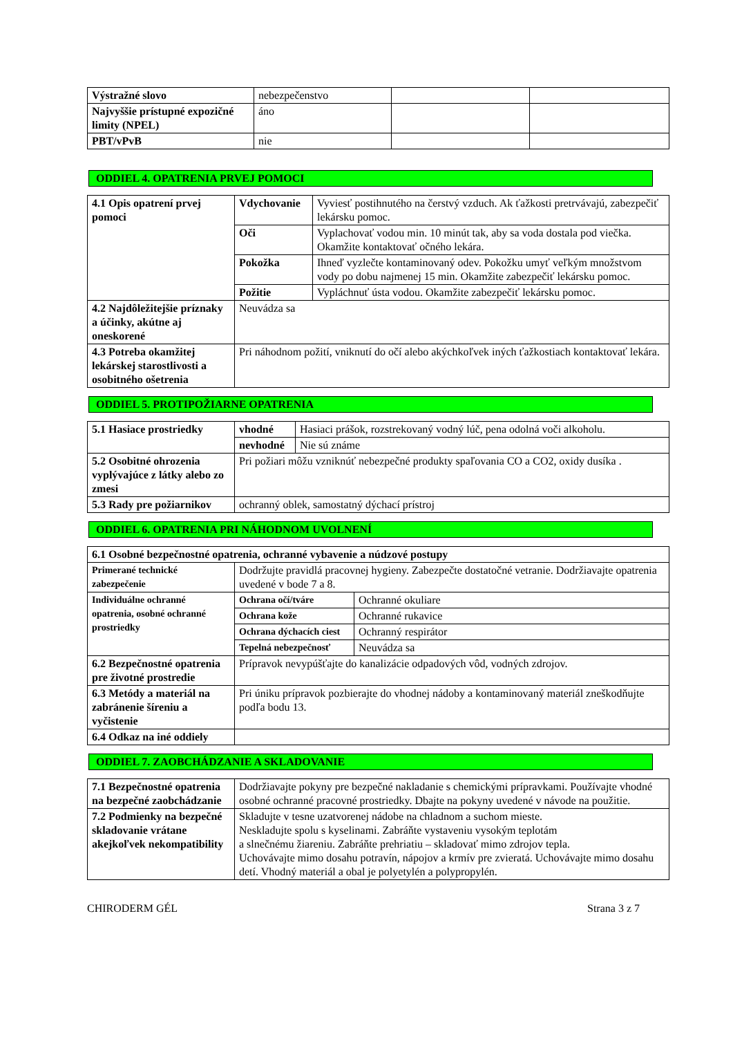| Výstražné slovo | nebezpečenstvo | | |
| Najvyššie prístupné expozičné limity (NPEL) | áno | | |
| PBT/vPvB | nie | | |
ODDIEL 4. OPATRENIA PRVEJ POMOCI
| 4.1 Opis opatrení prvej pomoci | Vdychovanie | Vyviesť postihnutého na čerstvý vzduch. Ak ťažkosti pretrvávajú, zabezpečiť lekársku pomoc. |
| | Oči | Vyplachovať vodou min. 10 minút tak, aby sa voda dostala pod viečka. Okamžite kontaktovať očného lekára. |
| | Pokožka | Ihneď vyzlečte kontaminovaný odev. Pokožku umyť veľkým množstvom vody po dobu najmenej 15 min. Okamžite zabezpečiť lekársku pomoc. |
| | Požitie | Vypláchnuť ústa vodou. Okamžite zabezpečiť lekársku pomoc. |
| 4.2 Najdôležitejšie príznaky a účinky, akútne aj oneskorené | Neuvádza sa | |
| 4.3 Potreba okamžitej lekárskej starostlivosti a osobitného ošetrenia | Pri náhodnom požití, vniknutí do očí alebo akýchkoľvek iných ťažkostiach kontaktovať lekára. | |
ODDIEL 5. PROTIPOŽIARNE OPATRENIA
| 5.1 Hasiace prostriedky | vhodné | Hasiaci prášok, rozstrekovaný vodný lúč, pena odolná voči alkoholu. |
| | nevhodné | Nie sú známe |
| 5.2 Osobitné ohrozenia vyplývajúce z látky alebo zo zmesi | Pri požiari môžu vzniknúť nebezpečné produkty spaľovania CO a CO2, oxidy dusíka . | |
| 5.3 Rady pre požiarnikov | ochranný oblek, samostatný dýchací prístroj | |
ODDIEL 6. OPATRENIA PRI NÁHODNOM UVOLNENÍ
| 6.1 Osobné bezpečnostné opatrenia, ochranné vybavenie a núdzové postupy | | |
| Primerané technické zabezpečenie | Dodržujte pravidlá pracovnej hygieny. Zabezpečte dostatočné vetranie. Dodržiavajte opatrenia uvedené v bode 7 a 8. | |
| Individuálne ochranné opatrenia, osobné ochranné prostriedky | Ochrana očí/tváre | Ochranné okuliare |
| | Ochrana kože | Ochranné rukavice |
| | Ochrana dýchacích ciest | Ochranný respirátor |
| | Tepelná nebezpečnosť | Neuvádza sa |
| 6.2 Bezpečnostné opatrenia pre životné prostredie | Prípravok nevypúšťajte do kanalizácie odpadových vôd, vodných zdrojov. | |
| 6.3 Metódy a materiál na zabránenie šíreniu a vyčistenie | Pri úniku prípravok pozbierajte do vhodnej nádoby a kontaminovaný materiál zneškodňujte podľa bodu 13. | |
| 6.4 Odkaz na iné oddiely | | |
ODDIEL 7. ZAOBCHÁDZANIE A SKLADOVANIE
| 7.1 Bezpečnostné opatrenia na bezpečné zaobchádzanie | Dodržiavajte pokyny pre bezpečné nakladanie s chemickými prípravkami. Používajte vhodné osobné ochranné pracovné prostriedky. Dbajte na pokyny uvedené v návode na použitie. |
| 7.2 Podmienky na bezpečné skladovanie vrátane akejkoľvek nekompatibility | Skladujte v tesne uzatvorenej nádobe na chladnom a suchom mieste. Neskladujte spolu s kyselinami. Zabráňte vystaveniu vysokým teplotám a slnečnému žiareniu. Zabráňte prehriatiu – skladovať mimo zdrojov tepla. Uchovávajte mimo dosahu potravín, nápojov a krmív pre zvieratá. Uchovávajte mimo dosahu detí. Vhodný materiál a obal je polyetylén a polypropylén. |
CHIRODERM GÉL Strana 3 z 7